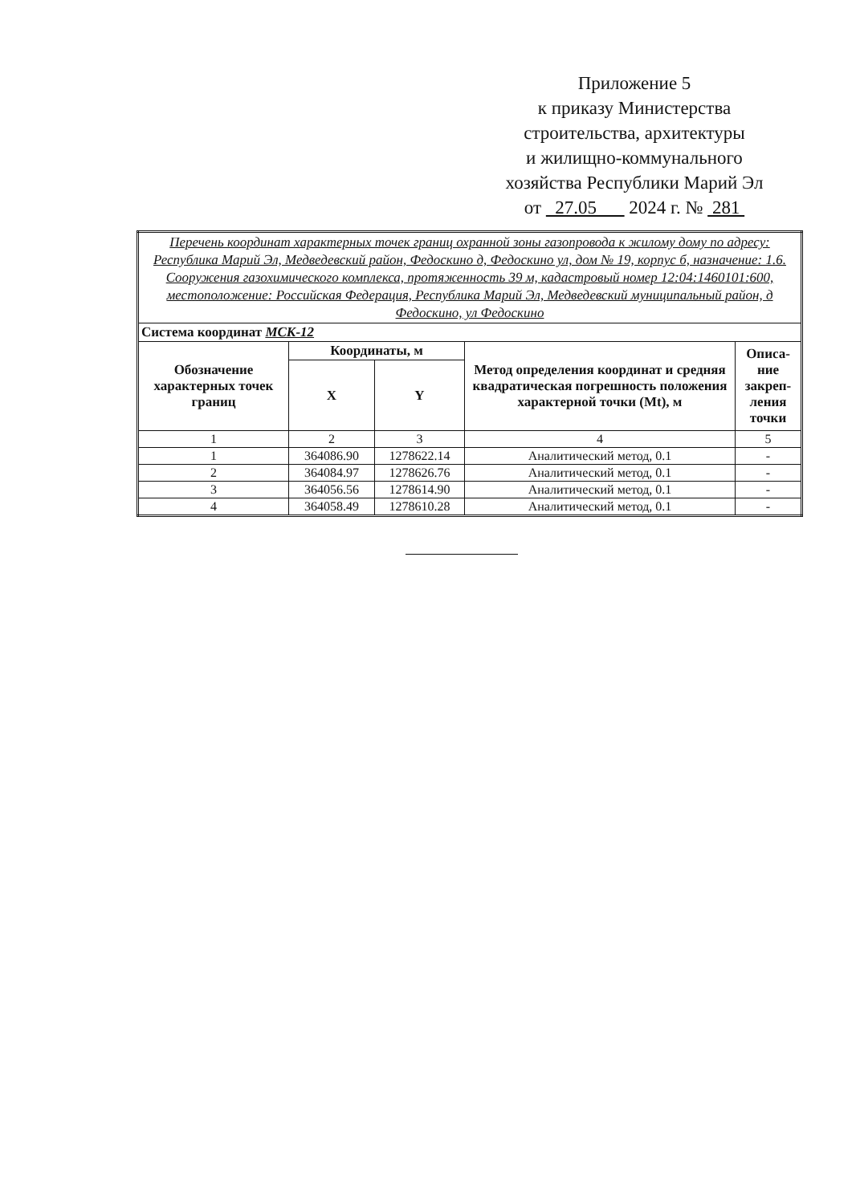Приложение 5
к приказу Министерства
строительства, архитектуры
и жилищно-коммунального
хозяйства Республики Марий Эл
от 27.05 2024 г. № 281
| Перечень координат характерных точек границ охранной зоны газопровода к жилому дому по адресу: Республика Марий Эл, Медведевский район, Федоскино д, Федоскино ул, дом № 19, корпус б, назначение: 1.6. Сооружения газохимического комплекса, протяженность 39 м, кадастровый номер 12:04:1460101:600, местоположение: Российская Федерация, Республика Марий Эл, Медведевский муниципальный район, д Федоскино, ул Федоскино | | | | |
| Система координат МСК-12 | | | | |
| Обозначение характерных точек границ | Координаты, м | | Метод определения координат и средняя квадратическая погрешность положения характерной точки (Mt), м | Описа-ние закреп-ления точки |
| | X | Y | | |
| 1 | 2 | 3 | 4 | 5 |
| 1 | 364086.90 | 1278622.14 | Аналитический метод, 0.1 | - |
| 2 | 364084.97 | 1278626.76 | Аналитический метод, 0.1 | - |
| 3 | 364056.56 | 1278614.90 | Аналитический метод, 0.1 | - |
| 4 | 364058.49 | 1278610.28 | Аналитический метод, 0.1 | - |